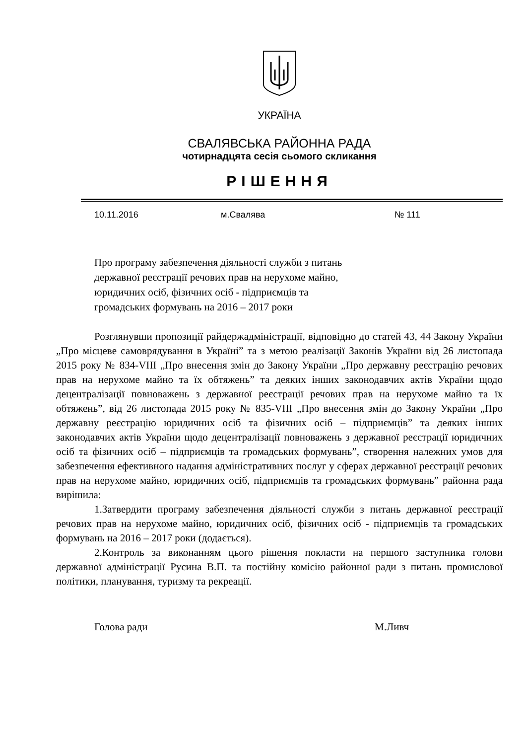УКРАЇНА
СВАЛЯВСЬКА РАЙОННА РАДА
чотирнадцята сесія сьомого скликання
РІШЕННЯ
10.11.2016 м.Свалява № 111
Про програму забезпечення діяльності служби з питань
державної реєстрації речових прав на нерухоме майно,
юридичних осіб, фізичних осіб - підприємців та
громадських формувань на 2016 – 2017 роки
Розглянувши пропозиції райдержадміністрації, відповідно до статей 43, 44 Закону України „Про місцеве самоврядування в Україні” та з метою реалізації Законів України від 26 листопада 2015 року № 834-VIII „Про внесення змін до Закону України „Про державну реєстрацію речових прав на нерухоме майно та їх обтяжень” та деяких інших законодавчих актів України щодо децентралізації повноважень з державної реєстрації речових прав на нерухоме майно та їх обтяжень”, від 26 листопада 2015 року № 835-VIII „Про внесення змін до Закону України „Про державну реєстрацію юридичних осіб та фізичних осіб – підприємців” та деяких інших законодавчих актів України щодо децентралізації повноважень з державної реєстрації юридичних осіб та фізичних осіб – підприємців та громадських формувань”, створення належних умов для забезпечення ефективного надання адміністративних послуг у сферах державної реєстрації речових прав на нерухоме майно, юридичних осіб, підприємців та громадських формувань” районна рада вирішила:
1.Затвердити програму забезпечення діяльності служби з питань державної реєстрації речових прав на нерухоме майно, юридичних осіб, фізичних осіб - підприємців та громадських формувань на 2016 – 2017 роки (додається).
2.Контроль за виконанням цього рішення покласти на першого заступника голови державної адміністрації Русина В.П. та постійну комісію районної ради з питань промислової політики, планування, туризму та рекреації.
Голова ради М.Ливч